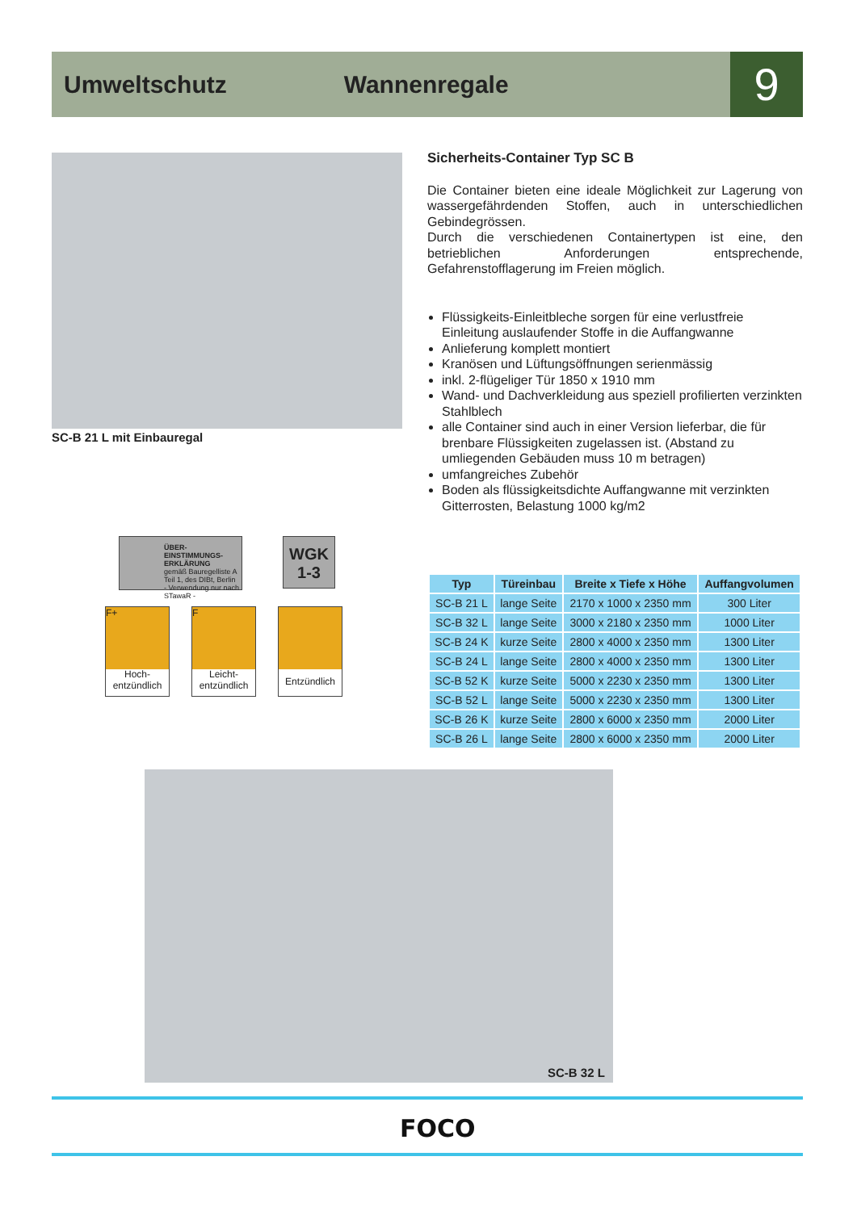Umweltschutz Wannenregale
9
SC-B 21 L mit Einbauregal
Sicherheits-Container Typ SC B
Die Container bieten eine ideale Möglichkeit zur Lagerung von wassergefährdenden Stoffen, auch in unterschiedlichen Gebindegrössen.
Durch die verschiedenen Containertypen ist eine, den betrieblichen Anforderungen entsprechende, Gefahrenstofflagerung im Freien möglich.
Flüssigkeits-Einleitbleche sorgen für eine verlustfreie Einleitung auslaufender Stoffe in die Auffangwanne
Anlieferung komplett montiert
Kranösen und Lüftungsöffnungen serienmässig
inkl. 2-flügeliger Tür 1850 x 1910 mm
Wand- und Dachverkleidung aus speziell profilierten verzinkten Stahlblech
alle Container sind auch in einer Version lieferbar, die für brenbare Flüssigkeiten zugelassen ist. (Abstand zu umliegenden Gebäuden muss 10 m betragen)
umfangreiches Zubehör
Boden als flüssigkeitsdichte Auffangwanne mit verzinkten Gitterrosten, Belastung 1000 kg/m2
ÜBER-
EINSTIMMUNGS-
ERKLÄRUNG
gemäß Bauregelliste A Teil 1, des DIBt, Berlin
- Verwendung nur nach STawaR -
WGK
1-3
F+
Hoch-
entzündlich
F
Leicht-
entzündlich
Entzündlich
| Typ | Türeinbau | Breite x Tiefe x Höhe | Auffangvolumen |
| --- | --- | --- | --- |
| SC-B 21 L | lange Seite | 2170 x 1000 x 2350 mm | 300 Liter |
| SC-B 32 L | lange Seite | 3000 x 2180 x 2350 mm | 1000 Liter |
| SC-B 24 K | kurze Seite | 2800 x 4000 x 2350 mm | 1300 Liter |
| SC-B 24 L | lange Seite | 2800 x 4000 x 2350 mm | 1300 Liter |
| SC-B 52 K | kurze Seite | 5000 x 2230 x 2350 mm | 1300 Liter |
| SC-B 52 L | lange Seite | 5000 x 2230 x 2350 mm | 1300 Liter |
| SC-B 26 K | kurze Seite | 2800 x 6000 x 2350 mm | 2000 Liter |
| SC-B 26 L | lange Seite | 2800 x 6000 x 2350 mm | 2000 Liter |
SC-B 32 L
FOCO